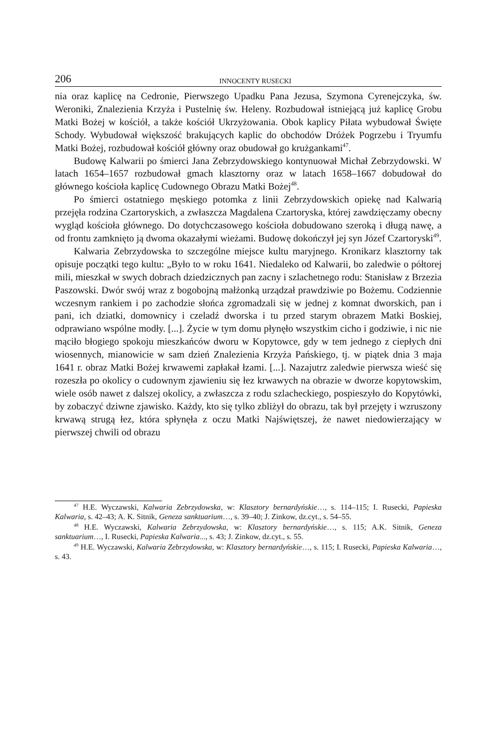206 INNOCENTY RUSECKI
nia oraz kaplicę na Cedronie, Pierwszego Upadku Pana Jezusa, Szymona Cyrenejczyka, św. Weroniki, Znalezienia Krzyża i Pustelnię św. Heleny. Rozbudował istniejącą już kaplicę Grobu Matki Bożej w kościół, a także kościół Ukrzyżowania. Obok kaplicy Piłata wybudował Święte Schody. Wybudował większość brakujących kaplic do obchodów Dróżek Pogrzebu i Tryumfu Matki Bożej, rozbudował kościół główny oraz obudował go krużgankami<sup>47</sup>.
Budowę Kalwarii po śmierci Jana Zebrzydowskiego kontynuował Michał Zebrzydowski. W latach 1654–1657 rozbudował gmach klasztorny oraz w latach 1658–1667 dobudował do głównego kościoła kaplicę Cudownego Obrazu Matki Bożej<sup>48</sup>.
Po śmierci ostatniego męskiego potomka z linii Zebrzydowskich opiekę nad Kalwarią przejęła rodzina Czartoryskich, a zwłaszcza Magdalena Czartoryska, której zawdzięczamy obecny wygląd kościoła głównego. Do dotychczasowego kościoła dobudowano szeroką i długą nawę, a od frontu zamknięto ją dwoma okazałymi wieżami. Budowę dokończył jej syn Józef Czartoryski<sup>49</sup>.
Kalwaria Zebrzydowska to szczególne miejsce kultu maryjnego. Kronikarz klasztorny tak opisuje początki tego kultu: „Było to w roku 1641. Niedaleko od Kalwarii, bo zaledwie o półtorej mili, mieszkał w swych dobrach dziedzicznych pan zacny i szlachetnego rodu: Stanisław z Brzezia Paszowski. Dwór swój wraz z bogobojną małżonką urządzał prawdziwie po Bożemu. Codziennie wczesnym rankiem i po zachodzie słońca zgromadzali się w jednej z komnat dworskich, pan i pani, ich dziatki, domownicy i czeladź dworska i tu przed starym obrazem Matki Boskiej, odprawiano wspólne modły. [...]. Życie w tym domu płynęło wszystkim cicho i godziwie, i nic nie mąciło błogiego spokoju mieszkańców dworu w Kopytowce, gdy w tem jednego z ciepłych dni wiosennych, mianowicie w sam dzień Znalezienia Krzyża Pańskiego, tj. w piątek dnia 3 maja 1641 r. obraz Matki Bożej krwawemi zapłakał łzami. [...]. Nazajutrz zaledwie pierwsza wieść się rozeszła po okolicy o cudownym zjawieniu się łez krwawych na obrazie w dworze kopytowskim, wiele osób nawet z dalszej okolicy, a zwłaszcza z rodu szlacheckiego, pospieszyło do Kopytówki, by zobaczyć dziwne zjawisko. Każdy, kto się tylko zbliżył do obrazu, tak był przejęty i wzruszony krwawą strugą łez, która spłynęła z oczu Matki Najświętszej, że nawet niedowierzający w pierwszej chwili od obrazu
<sup>47</sup> H.E. Wyczawski, Kalwaria Zebrzydowska, w: Klasztory bernardyńskie…, s. 114–115; I. Rusecki, Papieska Kalwaria, s. 42–43; A. K. Sitnik, Geneza sanktuarium…, s. 39–40; J. Zinkow, dz.cyt., s. 54–55.
<sup>48</sup> H.E. Wyczawski, Kalwaria Zebrzydowska, w: Klasztory bernardyńskie…, s. 115; A.K. Sitnik, Geneza sanktuarium…, I. Rusecki, Papieska Kalwaria..., s. 43; J. Zinkow, dz.cyt., s. 55.
<sup>49</sup> H.E. Wyczawski, Kalwaria Zebrzydowska, w: Klasztory bernardyńskie…, s. 115; I. Rusecki, Papieska Kalwaria…, s. 43.